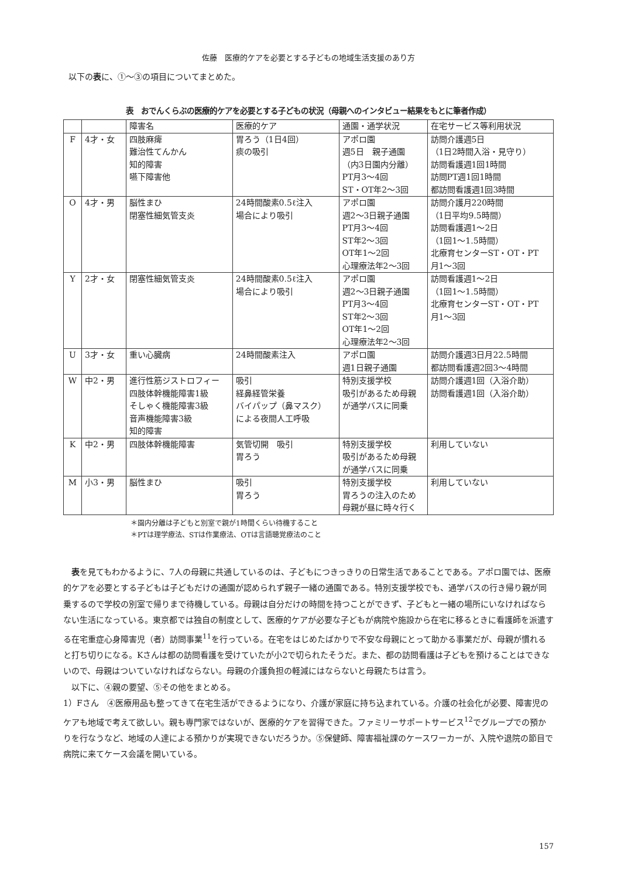佐藤　医療的ケアを必要とする子どもの地域生活支援のあり方
以下の表に、①～③の項目についてまとめた。
表　おでんくらぶの医療的ケアを必要とする子どもの状況（母親へのインタビュー結果をもとに筆者作成）
| | | 障害名 | 医療的ケア | 通園・通学状況 | 在宅サービス等利用状況 |
| --- | --- | --- | --- | --- | --- |
| F | 4才・女 | 四肢麻痺 難治性てんかん 知的障害 嚥下障害他 | 胃ろう（1日4回） 痰の吸引 | アポロ園 週5日 親子通園 （内3日園内分離） PT月3～4回 ST・OT年2～3回 | 訪問介護週5日 （1日2時間入浴・見守り） 訪問看護週1回1時間 訪問PT週1回1時間 都訪問看護週1回3時間 |
| O | 4才・男 | 脳性まひ 閉塞性細気管支炎 | 24時間酸素0.5ℓ注入 場合により吸引 | アポロ園 週2～3日親子通園 PT月3～4回 ST年2～3回 OT年1～2回 心理療法年2～3回 | 訪問介護月220時間 （1日平均9.5時間） 訪問看護週1～2日 （1回1～1.5時間） 北療育センターST・OT・PT 月1～3回 |
| Y | 2才・女 | 閉塞性細気管支炎 | 24時間酸素0.5ℓ注入 場合により吸引 | アポロ園 週2～3日親子通園 PT月3～4回 ST年2～3回 OT年1～2回 心理療法年2～3回 | 訪問看護週1～2日 （1回1～1.5時間） 北療育センターST・OT・PT 月1～3回 |
| U | 3才・女 | 重い心臓病 | 24時間酸素注入 | アポロ園 週1日親子通園 | 訪問介護週3日月22.5時間 都訪問看護週2回3～4時間 |
| W | 中2・男 | 進行性筋ジストロフィー 四肢体幹機能障害1級 そしゃく機能障害3級 音声機能障害3級 知的障害 | 吸引 経鼻経管栄養 バイパップ（鼻マスク） による夜間人工呼吸 | 特別支援学校 吸引があるため母親 が通学バスに同乗 | 訪問介護週1回（入浴介助） 訪問看護週1回（入浴介助） |
| K | 中2・男 | 四肢体幹機能障害 | 気管切開 吸引 胃ろう | 特別支援学校 吸引があるため母親 が通学バスに同乗 | 利用していない |
| M | 小3・男 | 脳性まひ | 吸引 胃ろう | 特別支援学校 胃ろうの注入のため 母親が昼に時々行く | 利用していない |
＊園内分離は子どもと別室で親が1時間くらい待機すること
＊PTは理学療法、STは作業療法、OTは言語聴覚療法のこと
表を見てもわかるように、7人の母親に共通しているのは、子どもにつきっきりの日常生活であることである。アポロ園では、医療的ケアを必要とする子どもは子どもだけの通園が認められず親子一緒の通園である。特別支援学校でも、通学バスの行き帰り親が同乗するので学校の別室で帰りまで待機している。母親は自分だけの時間を持つことができず、子どもと一緒の場所にいなければならない生活になっている。東京都では独自の制度として、医療的ケアが必要な子どもが病院や施設から在宅に移るときに看護師を派遣する在宅重症心身障害児（者）訪問事業<sup>11</sup>を行っている。在宅をはじめたばかりで不安な母親にとって助かる事業だが、母親が慣れると打ち切りになる。Kさんは都の訪問看護を受けていたが小2で切られたそうだ。また、都の訪問看護は子どもを預けることはできないので、母親はついていなければならない。母親の介護負担の軽減にはならないと母親たちは言う。
以下に、④親の要望、⑤その他をまとめる。
1）Fさん　④医療用品も整ってきて在宅生活ができるようになり、介護が家庭に持ち込まれている。介護の社会化が必要、障害児のケアも地域で考えて欲しい。親も専門家ではないが、医療的ケアを習得できた。ファミリーサポートサービス<sup>12</sup>でグループでの預かりを行なうなど、地域の人達による預かりが実現できないだろうか。⑤保健師、障害福祉課のケースワーカーが、入院や退院の節目で病院に来てケース会議を開いている。
157